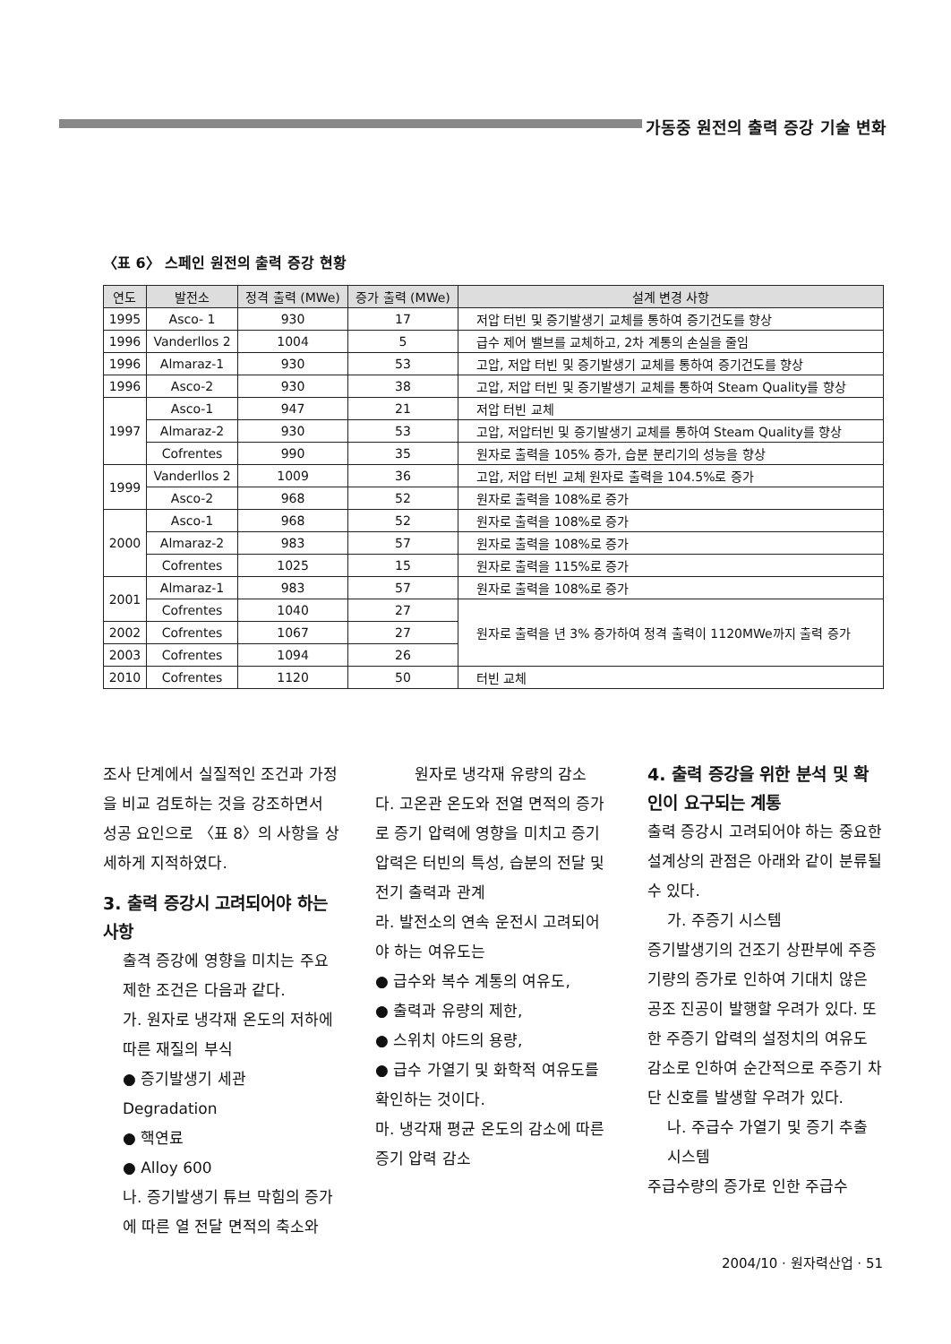가동중 원전의 출력 증강 기술 변화
〈표 6〉 스페인 원전의 출력 증강 현황
| 연도 | 발전소 | 정격 출력 (MWe) | 증가 출력 (MWe) | 설계 변경 사항 |
| --- | --- | --- | --- | --- |
| 1995 | Asco- 1 | 930 | 17 | 저압 터빈 및 증기발생기 교체를 통하여 증기건도를 향상 |
| 1996 | Vanderllos 2 | 1004 | 5 | 급수 제어 밸브를 교체하고, 2차 계통의 손실을 줄임 |
| 1996 | Almaraz-1 | 930 | 53 | 고압, 저압 터빈 및 증기발생기 교체를 통하여 증기건도를 향상 |
| 1996 | Asco-2 | 930 | 38 | 고압, 저압 터빈 및 증기발생기 교체를 통하여 Steam Quality를 향상 |
| 1997 | Asco-1 | 947 | 21 | 저압 터빈 교체 |
| | Almaraz-2 | 930 | 53 | 고압, 저압터빈 및 증기발생기 교체를 통하여 Steam Quality를 향상 |
| | Cofrentes | 990 | 35 | 원자로 출력을 105% 증가, 습분 분리기의 성능을 향상 |
| 1999 | Vanderllos 2 | 1009 | 36 | 고압, 저압 터빈 교체 원자로 출력을 104.5%로 증가 |
| | Asco-2 | 968 | 52 | 원자로 출력을 108%로 증가 |
| 2000 | Asco-1 | 968 | 52 | 원자로 출력을 108%로 증가 |
| | Almaraz-2 | 983 | 57 | 원자로 출력을 108%로 증가 |
| | Cofrentes | 1025 | 15 | 원자로 출력을 115%로 증가 |
| 2001 | Almaraz-1 | 983 | 57 | 원자로 출력을 108%로 증가 |
| | Cofrentes | 1040 | 27 | 원자로 출력을 년 3% 증가하여 정격 출력이 1120MWe까지 출력 증가 |
| 2002 | Cofrentes | 1067 | 27 | |
| 2003 | Cofrentes | 1094 | 26 | |
| 2010 | Cofrentes | 1120 | 50 | 터빈 교체 |
조사 단계에서 실질적인 조건과 가정을 비교 검토하는 것을 강조하면서 성공 요인으로 〈표 8〉의 사항을 상세하게 지적하였다.
3. 출력 증강시 고려되어야 하는 사항
출격 증강에 영향을 미치는 주요 제한 조건은 다음과 같다.
가. 원자로 냉각재 온도의 저하에 따른 재질의 부식
● 증기발생기 세관 Degradation
● 핵연료
● Alloy 600
나. 증기발생기 튜브 막힘의 증가에 따른 열 전달 면적의 축소와
원자로 냉각재 유량의 감소
다. 고온관 온도와 전열 면적의 증가로 증기 압력에 영향을 미치고 증기 압력은 터빈의 특성, 습분의 전달 및 전기 출력과 관계
라. 발전소의 연속 운전시 고려되어야 하는 여유도는
● 급수와 복수 계통의 여유도,
● 출력과 유량의 제한,
● 스위치 야드의 용량,
● 급수 가열기 및 화학적 여유도를 확인하는 것이다.
마. 냉각재 평균 온도의 감소에 따른 증기 압력 감소
4. 출력 증강을 위한 분석 및 확인이 요구되는 계통
출력 증강시 고려되어야 하는 중요한 설계상의 관점은 아래와 같이 분류될 수 있다.
가. 주증기 시스템
증기발생기의 건조기 상판부에 주증기량의 증가로 인하여 기대치 않은 공조 진공이 발행할 우려가 있다. 또한 주증기 압력의 설정치의 여유도 감소로 인하여 순간적으로 주증기 차단 신호를 발생할 우려가 있다.
나. 주급수 가열기 및 증기 추출 시스템
주급수량의 증가로 인한 주급수
2004/10 · 원자력산업 · 51